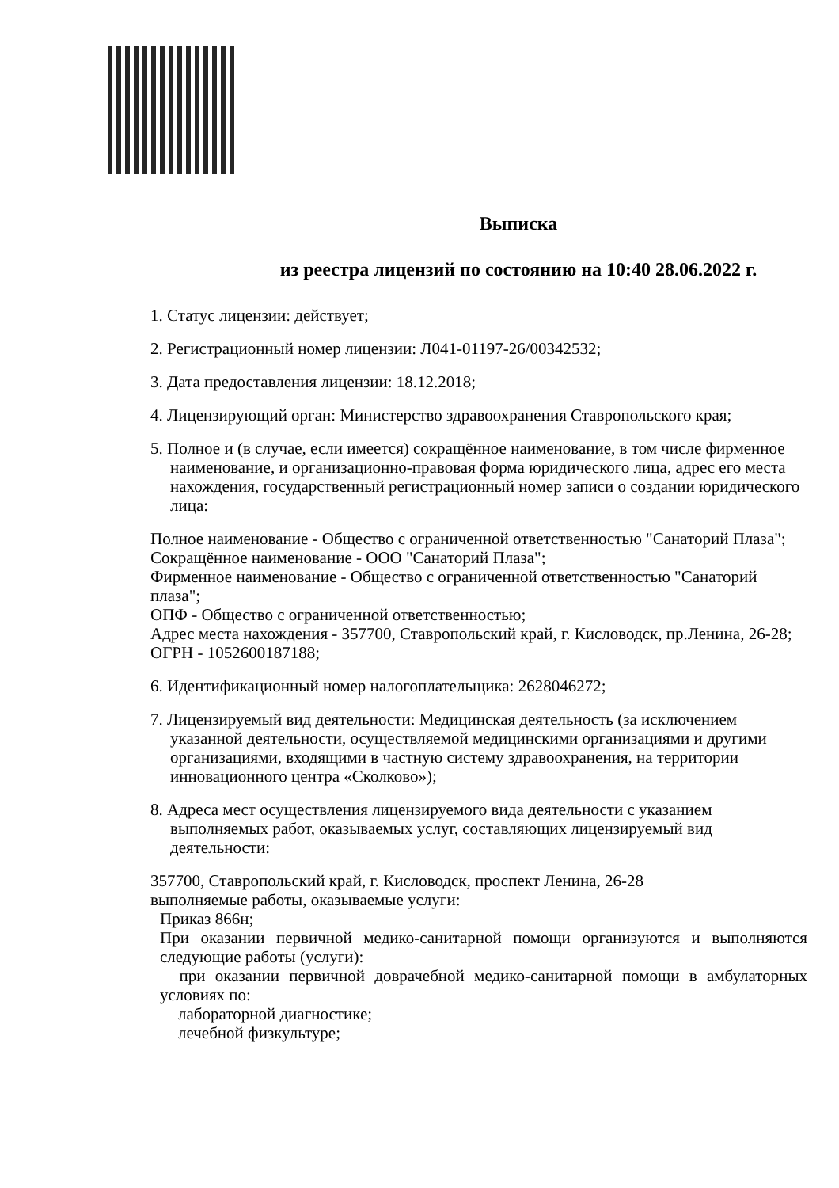Выписка
из реестра лицензий по состоянию на 10:40 28.06.2022 г.
1. Статус лицензии: действует;
2. Регистрационный номер лицензии: Л041-01197-26/00342532;
3. Дата предоставления лицензии: 18.12.2018;
4. Лицензирующий орган: Министерство здравоохранения Ставропольского края;
5. Полное и (в случае, если имеется) сокращённое наименование, в том числе фирменное наименование, и организационно-правовая форма юридического лица, адрес его места нахождения, государственный регистрационный номер записи о создании юридического лица:
Полное наименование - Общество с ограниченной ответственностью "Санаторий Плаза";
Сокращённое наименование - ООО "Санаторий Плаза";
Фирменное наименование - Общество с ограниченной ответственностью "Санаторий плаза";
ОПФ - Общество с ограниченной ответственностью;
Адрес места нахождения - 357700, Ставропольский край, г. Кисловодск, пр.Ленина, 26-28;
ОГРН - 1052600187188;
6. Идентификационный номер налогоплательщика: 2628046272;
7. Лицензируемый вид деятельности: Медицинская деятельность (за исключением указанной деятельности, осуществляемой медицинскими организациями и другими организациями, входящими в частную систему здравоохранения, на территории инновационного центра «Сколково»);
8. Адреса мест осуществления лицензируемого вида деятельности с указанием выполняемых работ, оказываемых услуг, составляющих лицензируемый вид деятельности:
357700, Ставропольский край, г. Кисловодск, проспект Ленина, 26-28
выполняемые работы, оказываемые услуги:
Приказ 866н;
При оказании первичной медико-санитарной помощи организуются и выполняются следующие работы (услуги):
при оказании первичной доврачебной медико-санитарной помощи в амбулаторных условиях по:
лабораторной диагностике;
лечебной физкультуре;